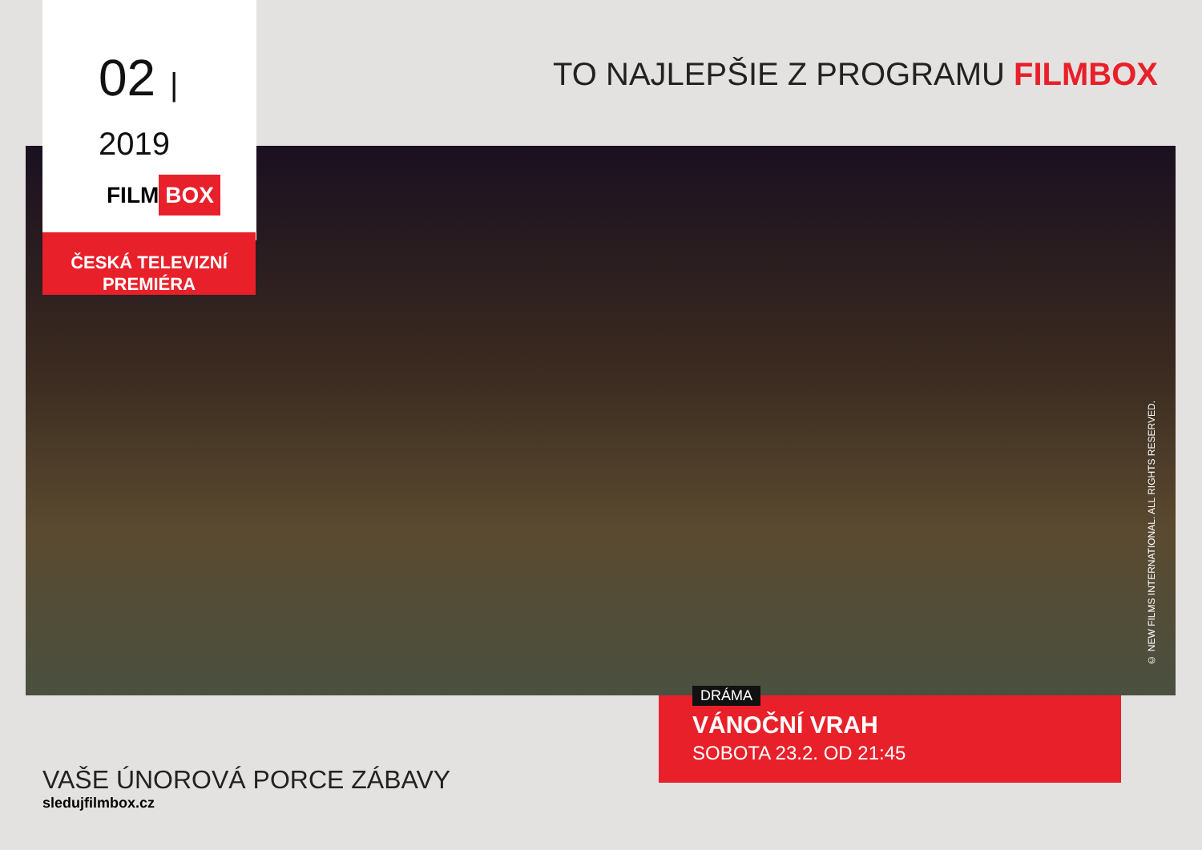02 | 2019
FILM BOX
ČESKÁ TELEVIZNÍ
PREMIÉRA
TO NAJLEPŠIE Z PROGRAMU FILMBOX
© NEW FILMS INTERNATIONAL. ALL RIGHTS RESERVED.
VÁNOČNÍ VRAH
SOBOTA 23.2. OD 21:45
DRÁMA
VAŠE ÚNOROVÁ PORCE ZÁBAVY
sledujfilmbox.cz